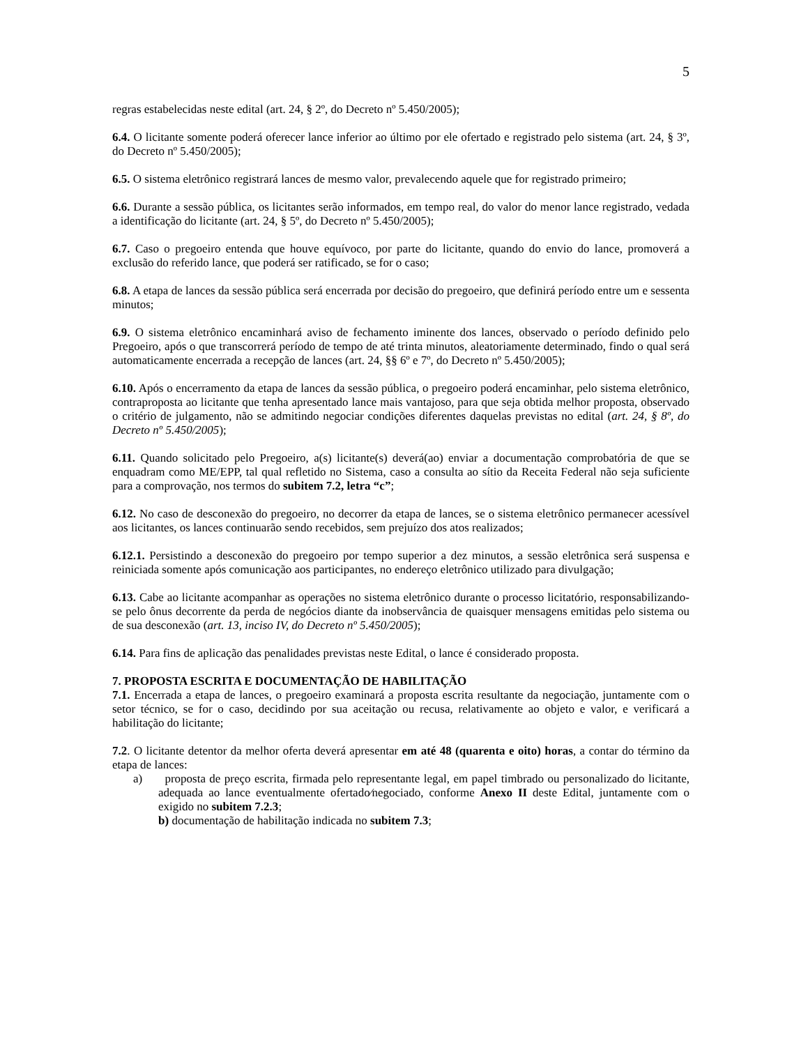5
regras estabelecidas neste edital (art. 24, § 2º, do Decreto nº 5.450/2005);
6.4. O licitante somente poderá oferecer lance inferior ao último por ele ofertado e registrado pelo sistema (art. 24, § 3º, do Decreto nº 5.450/2005);
6.5. O sistema eletrônico registrará lances de mesmo valor, prevalecendo aquele que for registrado primeiro;
6.6. Durante a sessão pública, os licitantes serão informados, em tempo real, do valor do menor lance registrado, vedada a identificação do licitante (art. 24, § 5º, do Decreto nº 5.450/2005);
6.7. Caso o pregoeiro entenda que houve equívoco, por parte do licitante, quando do envio do lance, promoverá a exclusão do referido lance, que poderá ser ratificado, se for o caso;
6.8. A etapa de lances da sessão pública será encerrada por decisão do pregoeiro, que definirá período entre um e sessenta minutos;
6.9. O sistema eletrônico encaminhará aviso de fechamento iminente dos lances, observado o período definido pelo Pregoeiro, após o que transcorrerá período de tempo de até trinta minutos, aleatoriamente determinado, findo o qual será automaticamente encerrada a recepção de lances (art. 24, §§ 6º e 7º, do Decreto nº 5.450/2005);
6.10. Após o encerramento da etapa de lances da sessão pública, o pregoeiro poderá encaminhar, pelo sistema eletrônico, contraproposta ao licitante que tenha apresentado lance mais vantajoso, para que seja obtida melhor proposta, observado o critério de julgamento, não se admitindo negociar condições diferentes daquelas previstas no edital (art. 24, § 8º, do Decreto nº 5.450/2005);
6.11. Quando solicitado pelo Pregoeiro, a(s) licitante(s) deverá(ao) enviar a documentação comprobatória de que se enquadram como ME/EPP, tal qual refletido no Sistema, caso a consulta ao sítio da Receita Federal não seja suficiente para a comprovação, nos termos do subitem 7.2, letra “c”;
6.12. No caso de desconexão do pregoeiro, no decorrer da etapa de lances, se o sistema eletrônico permanecer acessível aos licitantes, os lances continuarão sendo recebidos, sem prejuízo dos atos realizados;
6.12.1. Persistindo a desconexão do pregoeiro por tempo superior a dez minutos, a sessão eletrônica será suspensa e reiniciada somente após comunicação aos participantes, no endereço eletrônico utilizado para divulgação;
6.13. Cabe ao licitante acompanhar as operações no sistema eletrônico durante o processo licitatório, responsabilizando-se pelo ônus decorrente da perda de negócios diante da inobservância de quaisquer mensagens emitidas pelo sistema ou de sua desconexão (art. 13, inciso IV, do Decreto nº 5.450/2005);
6.14. Para fins de aplicação das penalidades previstas neste Edital, o lance é considerado proposta.
7. PROPOSTA ESCRITA E DOCUMENTAÇÃO DE HABILITAÇÃO
7.1. Encerrada a etapa de lances, o pregoeiro examinará a proposta escrita resultante da negociação, juntamente com o setor técnico, se for o caso, decidindo por sua aceitação ou recusa, relativamente ao objeto e valor, e verificará a habilitação do licitante;
7.2. O licitante detentor da melhor oferta deverá apresentar em até 48 (quarenta e oito) horas, a contar do término da etapa de lances:
a) proposta de preço escrita, firmada pelo representante legal, em papel timbrado ou personalizado do licitante, adequada ao lance eventualmente ofertado⁄negociado, conforme Anexo II deste Edital, juntamente com o exigido no subitem 7.2.3;
b) documentação de habilitação indicada no subitem 7.3;